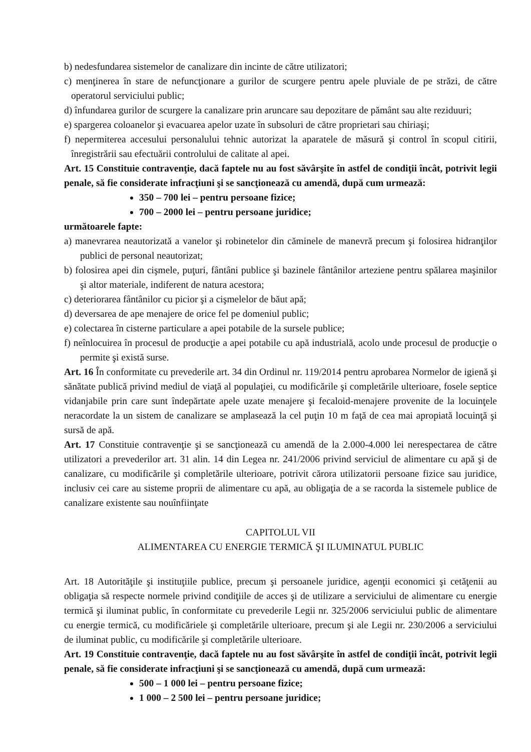b) nedesfundarea sistemelor de canalizare din incinte de către utilizatori;
c) menţinerea în stare de nefuncţionare a gurilor de scurgere pentru apele pluviale de pe străzi, de către operatorul serviciului public;
d) înfundarea gurilor de scurgere la canalizare prin aruncare sau depozitare de pământ sau alte reziduuri;
e) spargerea coloanelor şi evacuarea apelor uzate în subsoluri de către proprietari sau chiriaşi;
f) nepermiterea accesului personalului tehnic autorizat la aparatele de măsură şi control în scopul citirii, înregistrării sau efectuării controlului de calitate al apei.
Art. 15 Constituie contravenţie, dacă faptele nu au fost săvârşite în astfel de condiţii încât, potrivit legii penale, să fie considerate infracţiuni şi se sancţionează cu amendă, după cum urmează:
350 – 700 lei – pentru persoane fizice;
700 – 2000 lei – pentru persoane juridice;
următoarele fapte:
a) manevrarea neautorizată a vanelor şi robinetelor din căminele de manevră precum şi folosirea hidranţilor publici de personal neautorizat;
b) folosirea apei din cişmele, puţuri, fântâni publice şi bazinele fântânilor arteziene pentru spălarea maşinilor şi altor materiale, indiferent de natura acestora;
c) deteriorarea fântânilor cu picior şi a cişmelelor de băut apă;
d) deversarea de ape menajere de orice fel pe domeniul public;
e) colectarea în cisterne particulare a apei potabile de la sursele publice;
f) neînlocuirea în procesul de producţie a apei potabile cu apă industrială, acolo unde procesul de producţie o permite şi există surse.
Art. 16 În conformitate cu prevederile art. 34 din Ordinul nr. 119/2014 pentru aprobarea Normelor de igienă şi sănătate publică privind mediul de viaţă al populaţiei, cu modificările şi completările ulterioare, fosele septice vidanjabile prin care sunt îndepărtate apele uzate menajere şi fecaloid-menajere provenite de la locuinţele neracordate la un sistem de canalizare se amplasează la cel puţin 10 m faţă de cea mai apropiată locuinţă şi sursă de apă.
Art. 17 Constituie contravenţie şi se sancţionează cu amendă de la 2.000-4.000 lei nerespectarea de către utilizatori a prevederilor art. 31 alin. 14 din Legea nr. 241/2006 privind serviciul de alimentare cu apă şi de canalizare, cu modificările şi completările ulterioare, potrivit cărora utilizatorii persoane fizice sau juridice, inclusiv cei care au sisteme proprii de alimentare cu apă, au obligaţia de a se racorda la sistemele publice de canalizare existente sau nouînfiinţate
CAPITOLUL VII
ALIMENTAREA CU ENERGIE TERMICĂ ŞI ILUMINATUL PUBLIC
Art. 18 Autorităţile şi instituţiile publice, precum şi persoanele juridice, agenţii economici şi cetăţenii au obligaţia să respecte normele privind condiţiile de acces şi de utilizare a serviciului de alimentare cu energie termică şi iluminat public, în conformitate cu prevederile Legii nr. 325/2006 serviciului public de alimentare cu energie termică, cu modificăriele şi completările ulterioare, precum şi ale Legii nr. 230/2006 a serviciului de iluminat public, cu modificările şi completările ulterioare.
Art. 19 Constituie contravenţie, dacă faptele nu au fost săvârşite în astfel de condiţii încât, potrivit legii penale, să fie considerate infracţiuni şi se sancţionează cu amendă, după cum urmează:
500 – 1 000 lei – pentru persoane fizice;
1 000 – 2 500 lei – pentru persoane juridice;